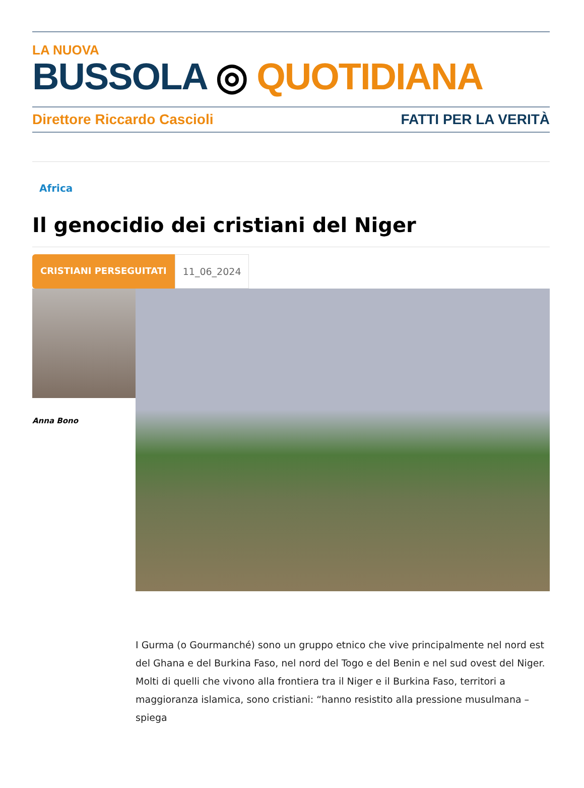LA NUOVA
BUSSOLA ◎ QUOTIDIANA
Direttore Riccardo Cascioli FATTI PER LA VERITÀ
Africa
Il genocidio dei cristiani del Niger
CRISTIANI PERSEGUITATI 11_06_2024
Anna Bono
I Gurma (o Gourmanché) sono un gruppo etnico che vive principalmente nel nord est del Ghana e del Burkina Faso, nel nord del Togo e del Benin e nel sud ovest del Niger. Molti di quelli che vivono alla frontiera tra il Niger e il Burkina Faso, territori a maggioranza islamica, sono cristiani: “hanno resistito alla pressione musulmana – spiega